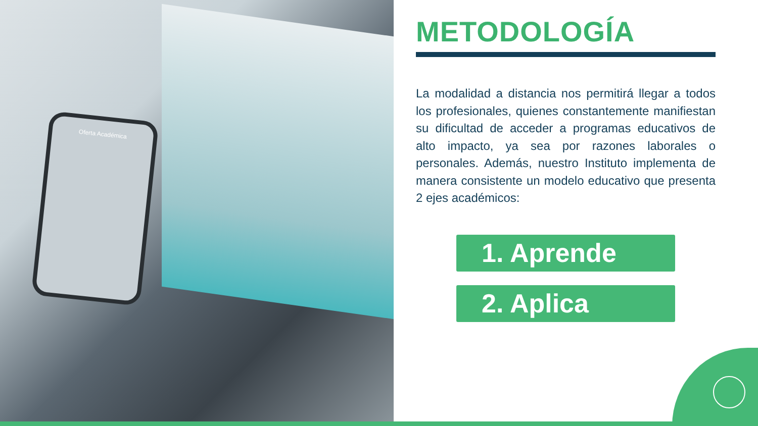Oferta Académica
METODOLOGÍA
La modalidad a distancia nos permitirá llegar a todos los profesionales, quienes constantemente manifiestan su dificultad de acceder a programas educativos de alto impacto, ya sea por razones laborales o personales. Además, nuestro Instituto implementa de manera consistente un modelo educativo que presenta 2 ejes académicos:
1. Aprende
2. Aplica